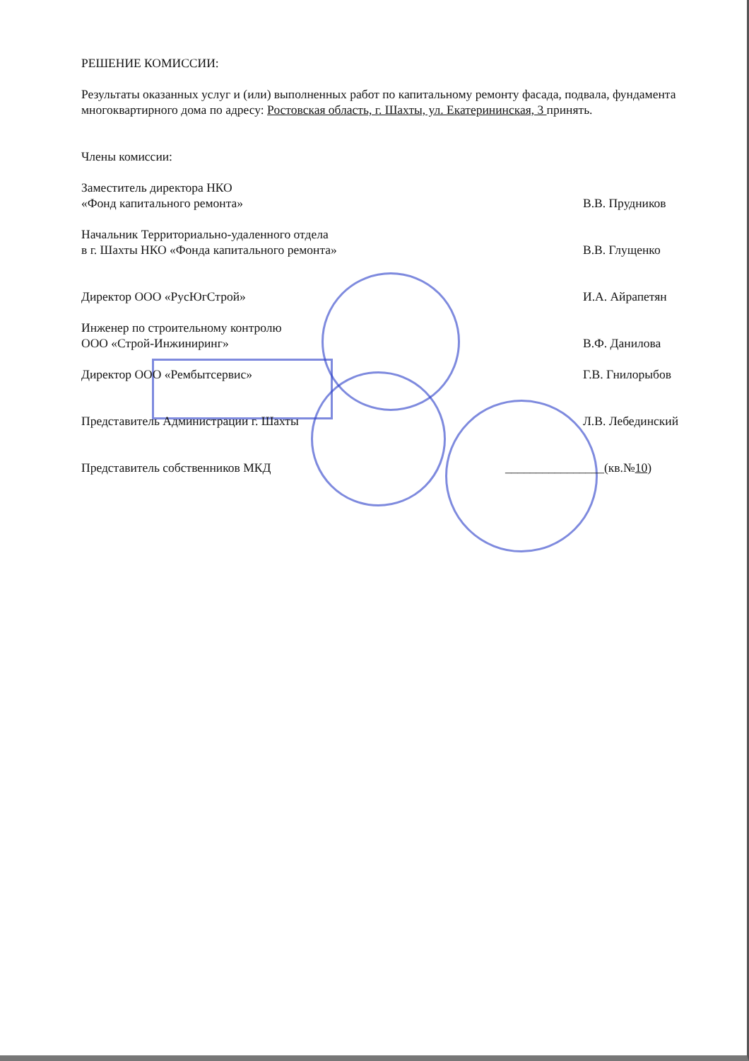РЕШЕНИЕ КОМИССИИ:
Результаты оказанных услуг и (или) выполненных работ по капитальному ремонту фасада, подвала, фундамента многоквартирного дома по адресу: Ростовская область, г. Шахты, ул. Екатерининская, 3 принять.
Члены комиссии:
Заместитель директора НКО
«Фонд капитального ремонта»
В.В. Прудников
Начальник Территориально-удаленного отдела
в г. Шахты НКО «Фонда капитального ремонта»
В.В. Глущенко
Директор ООО «РусЮгСтрой» И.А. Айрапетян
Инженер по строительному контролю
ООО «Строй-Инжиниринг»
В.Ф. Данилова
Директор ООО «Рембытсервис» Г.В. Гнилорыбов
Представитель Администрации г. Шахты
Л.В. Лебединский
Представитель собственников МКД
________________(кв.№10)